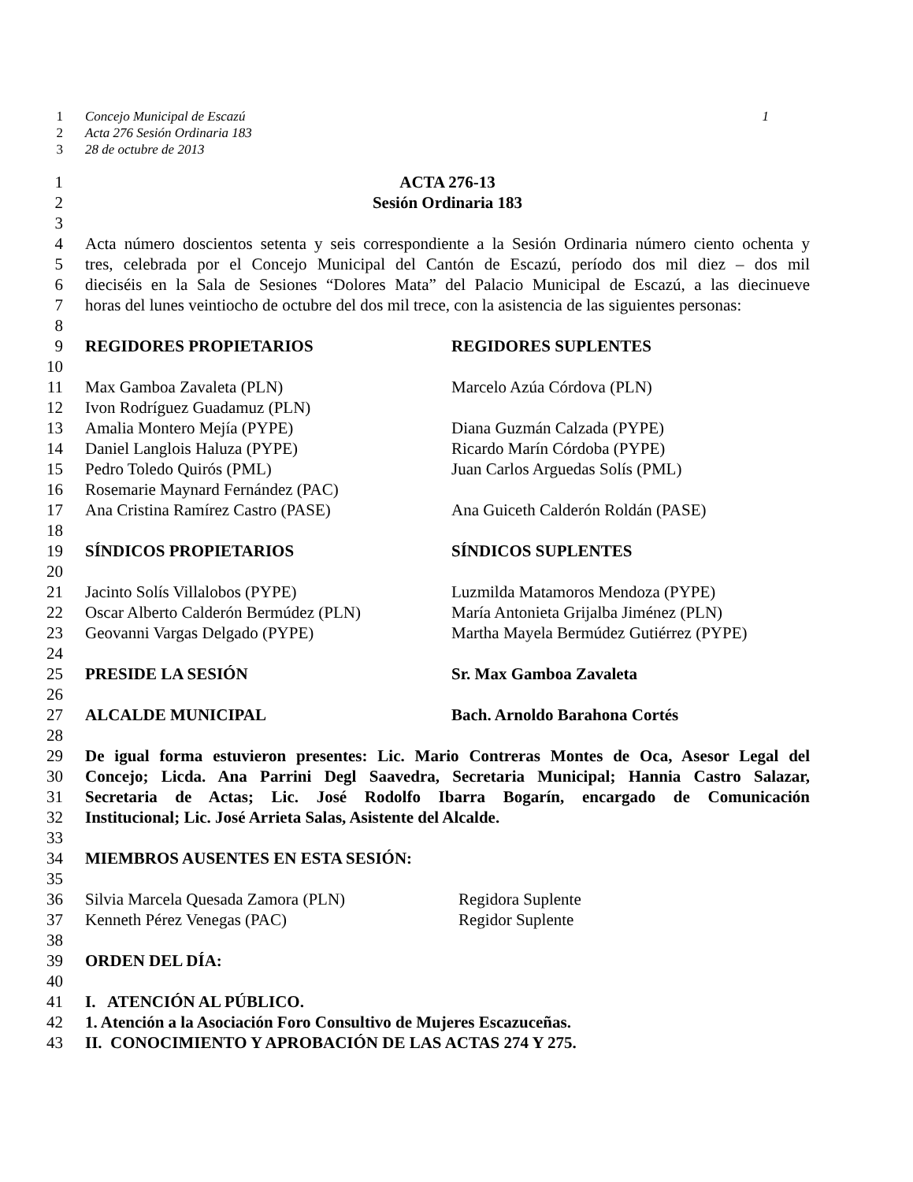1 Concejo Municipal de Escazú 1
2 Acta 276 Sesión Ordinaria 183
3 28 de octubre de 2013
1 ACTA 276-13
2 Sesión Ordinaria 183
3
4 Acta número doscientos setenta y seis correspondiente a la Sesión Ordinaria número ciento ochenta y
5 tres, celebrada por el Concejo Municipal del Cantón de Escazú, período dos mil diez – dos mil
6 dieciséis en la Sala de Sesiones “Dolores Mata” del Palacio Municipal de Escazú, a las diecinueve
7 horas del lunes veintiocho de octubre del dos mil trece, con la asistencia de las siguientes personas:
8
9 REGIDORES PROPIETARIOS REGIDORES SUPLENTES
10
11 Max Gamboa Zavaleta (PLN) Marcelo Azúa Córdova (PLN)
12 Ivon Rodríguez Guadamuz (PLN)
13 Amalia Montero Mejía (PYPE) Diana Guzmán Calzada (PYPE)
14 Daniel Langlois Haluza (PYPE) Ricardo Marín Córdoba (PYPE)
15 Pedro Toledo Quirós (PML) Juan Carlos Arguedas Solís (PML)
16 Rosemarie Maynard Fernández (PAC)
17 Ana Cristina Ramírez Castro (PASE) Ana Guiceth Calderón Roldán (PASE)
18
19 SÍNDICOS PROPIETARIOS SÍNDICOS SUPLENTES
20
21 Jacinto Solís Villalobos (PYPE) Luzmilda Matamoros Mendoza (PYPE)
22 Oscar Alberto Calderón Bermúdez (PLN) María Antonieta Grijalba Jiménez (PLN)
23 Geovanni Vargas Delgado (PYPE) Martha Mayela Bermúdez Gutiérrez (PYPE)
24
25 PRESIDE LA SESIÓN Sr. Max Gamboa Zavaleta
26
27 ALCALDE MUNICIPAL Bach. Arnoldo Barahona Cortés
28
29 De igual forma estuvieron presentes: Lic. Mario Contreras Montes de Oca, Asesor Legal del
30 Concejo; Licda. Ana Parrini Degl Saavedra, Secretaria Municipal; Hannia Castro Salazar,
31 Secretaria de Actas; Lic. José Rodolfo Ibarra Bogarín, encargado de Comunicación
32 Institucional; Lic. José Arrieta Salas, Asistente del Alcalde.
33
34 MIEMBROS AUSENTES EN ESTA SESIÓN:
35
36 Silvia Marcela Quesada Zamora (PLN) Regidora Suplente
37 Kenneth Pérez Venegas (PAC) Regidor Suplente
38
39 ORDEN DEL DÍA:
40
41 I. ATENCIÓN AL PÚBLICO.
42 1. Atención a la Asociación Foro Consultivo de Mujeres Escazuceñas.
43 II. CONOCIMIENTO Y APROBACIÓN DE LAS ACTAS 274 Y 275.